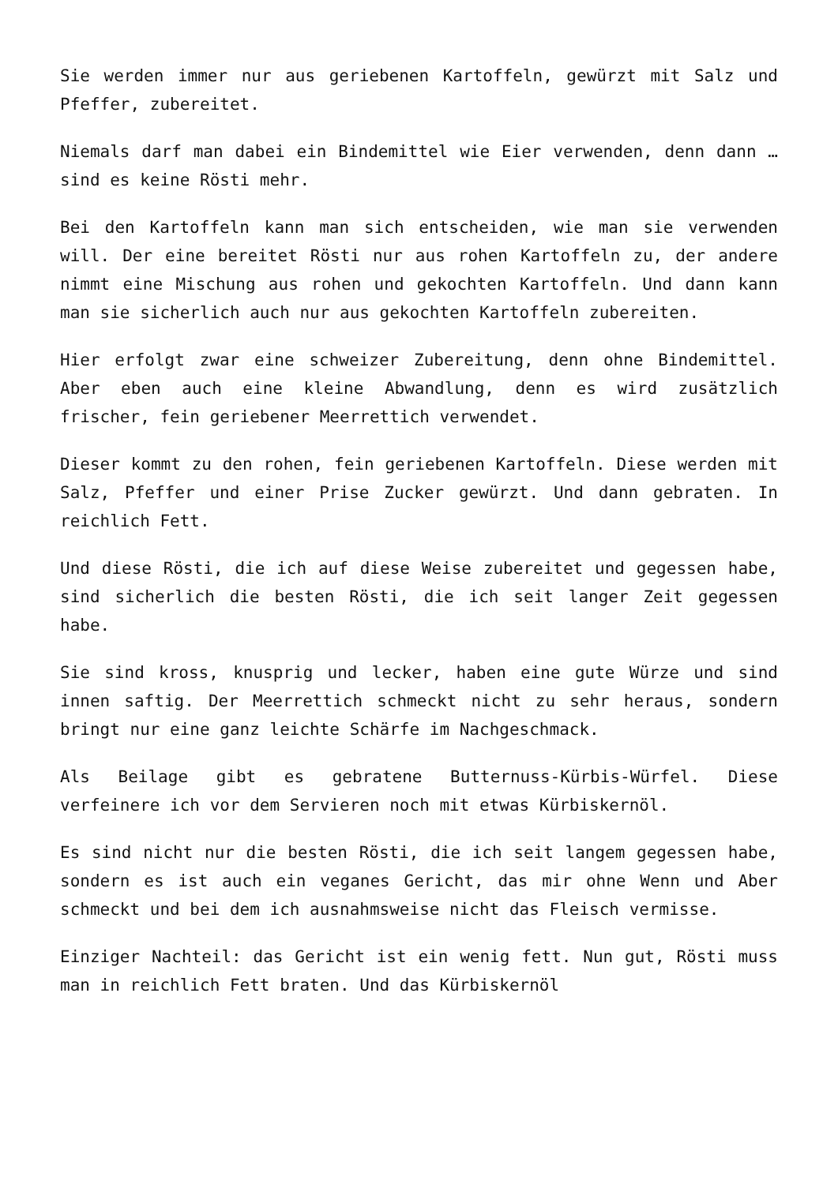Sie werden immer nur aus geriebenen Kartoffeln, gewürzt mit Salz und Pfeffer, zubereitet.
Niemals darf man dabei ein Bindemittel wie Eier verwenden, denn dann … sind es keine Rösti mehr.
Bei den Kartoffeln kann man sich entscheiden, wie man sie verwenden will. Der eine bereitet Rösti nur aus rohen Kartoffeln zu, der andere nimmt eine Mischung aus rohen und gekochten Kartoffeln. Und dann kann man sie sicherlich auch nur aus gekochten Kartoffeln zubereiten.
Hier erfolgt zwar eine schweizer Zubereitung, denn ohne Bindemittel. Aber eben auch eine kleine Abwandlung, denn es wird zusätzlich frischer, fein geriebener Meerrettich verwendet.
Dieser kommt zu den rohen, fein geriebenen Kartoffeln. Diese werden mit Salz, Pfeffer und einer Prise Zucker gewürzt. Und dann gebraten. In reichlich Fett.
Und diese Rösti, die ich auf diese Weise zubereitet und gegessen habe, sind sicherlich die besten Rösti, die ich seit langer Zeit gegessen habe.
Sie sind kross, knusprig und lecker, haben eine gute Würze und sind innen saftig. Der Meerrettich schmeckt nicht zu sehr heraus, sondern bringt nur eine ganz leichte Schärfe im Nachgeschmack.
Als Beilage gibt es gebratene Butternuss-Kürbis-Würfel. Diese verfeinere ich vor dem Servieren noch mit etwas Kürbiskernöl.
Es sind nicht nur die besten Rösti, die ich seit langem gegessen habe, sondern es ist auch ein veganes Gericht, das mir ohne Wenn und Aber schmeckt und bei dem ich ausnahmsweise nicht das Fleisch vermisse.
Einziger Nachteil: das Gericht ist ein wenig fett. Nun gut, Rösti muss man in reichlich Fett braten. Und das Kürbiskernöl